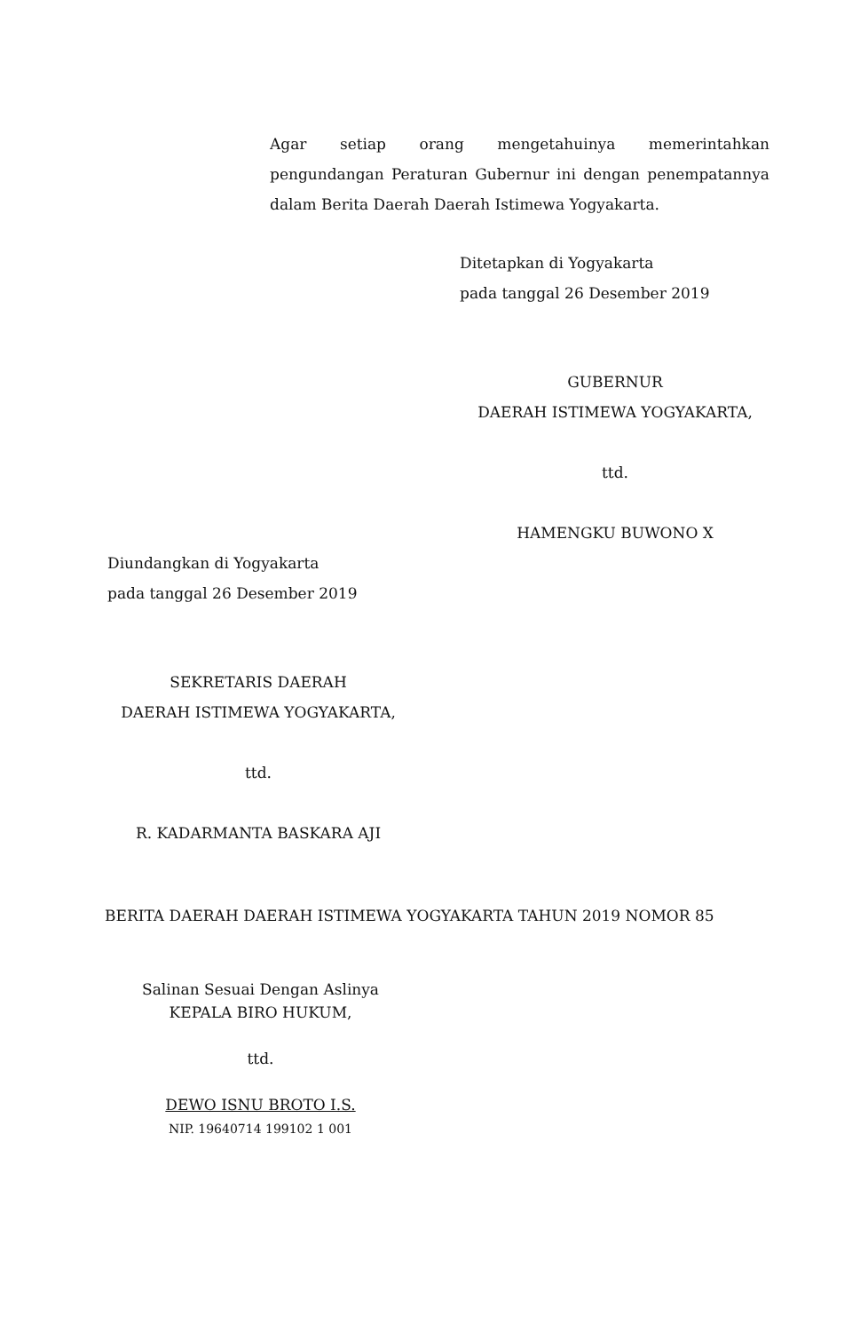Agar setiap orang mengetahuinya memerintahkan pengundangan Peraturan Gubernur ini dengan penempatannya dalam Berita Daerah Daerah Istimewa Yogyakarta.
Ditetapkan di Yogyakarta
pada tanggal 26 Desember 2019
GUBERNUR
DAERAH ISTIMEWA YOGYAKARTA,
ttd.
HAMENGKU BUWONO X
Diundangkan di Yogyakarta
pada tanggal 26 Desember 2019
SEKRETARIS DAERAH
DAERAH ISTIMEWA YOGYAKARTA,
ttd.
R. KADARMANTA BASKARA AJI
BERITA DAERAH DAERAH ISTIMEWA YOGYAKARTA TAHUN 2019 NOMOR 85
Salinan Sesuai Dengan Aslinya
KEPALA BIRO HUKUM,
ttd.
DEWO ISNU BROTO I.S.
NIP. 19640714 199102 1 001